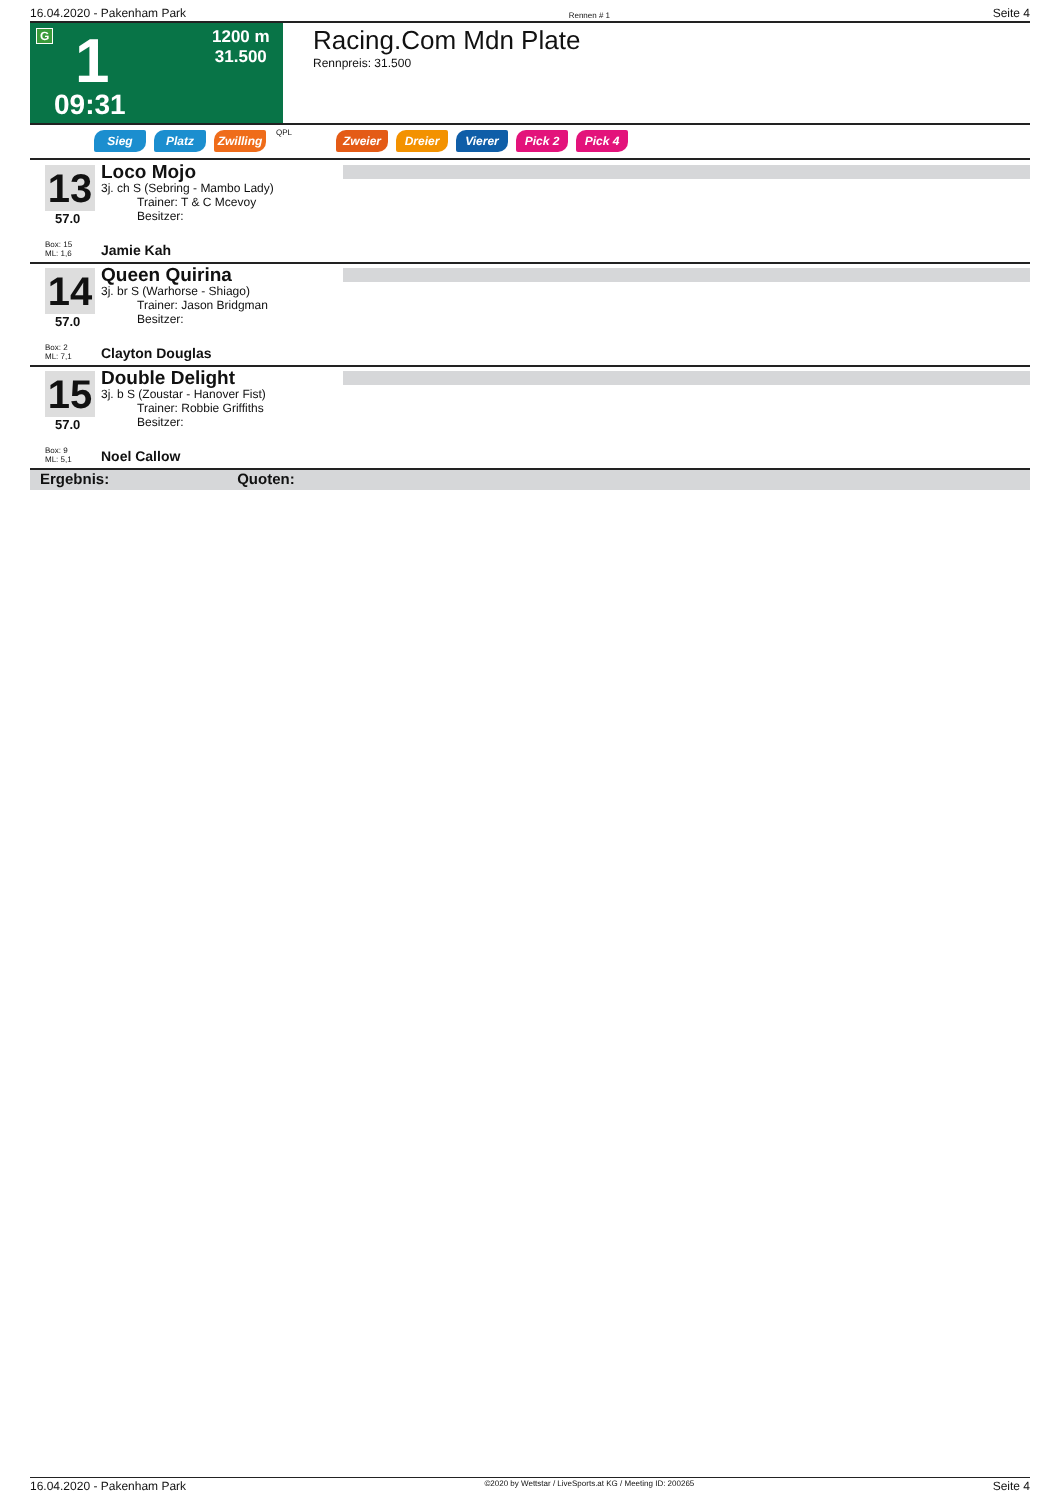16.04.2020 - Pakenham Park Rennen # 1 Seite 4
G 1 1200 m
31.500
09:31
Racing.Com Mdn Plate
Rennpreis: 31.500
Sieg Platz Zwilling QPL Zweier Dreier Vierer Pick 2 Pick 4
13
57.0
Loco Mojo
3j. ch S (Sebring - Mambo Lady)
   Trainer: T & C Mcevoy
   Besitzer:
Box: 15
ML: 1,6
Jamie Kah
14
57.0
Queen Quirina
3j. br S (Warhorse - Shiago)
   Trainer: Jason Bridgman
   Besitzer:
Box: 2
ML: 7,1
Clayton Douglas
15
57.0
Double Delight
3j. b S (Zoustar - Hanover Fist)
   Trainer: Robbie Griffiths
   Besitzer:
Box: 9
ML: 5,1
Noel Callow
Ergebnis: Quoten:
16.04.2020 - Pakenham Park ©2020 by Wettstar / LiveSports.at KG / Meeting ID: 200265 Seite 4